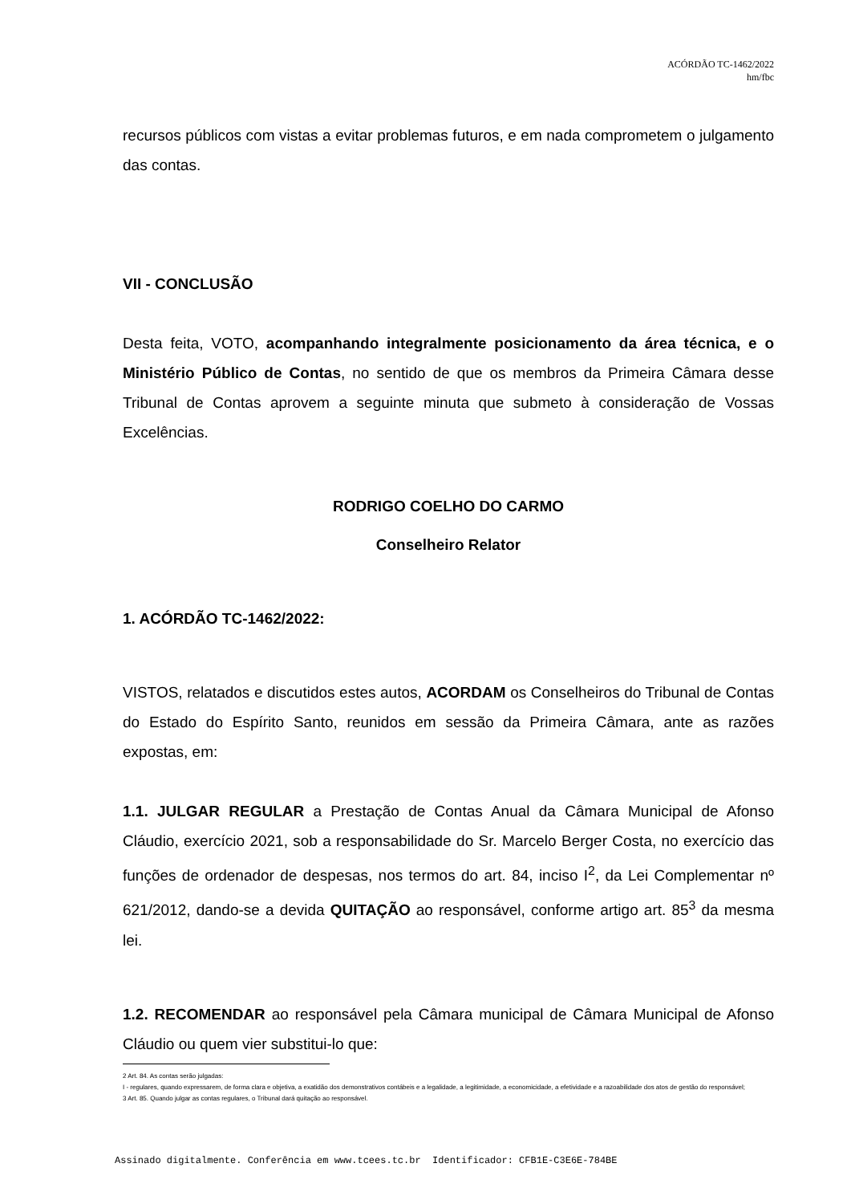ACÓRDÃO TC-1462/2022
hm/fbc
recursos públicos com vistas a evitar problemas futuros, e em nada comprometem o julgamento das contas.
VII - CONCLUSÃO
Desta feita, VOTO, acompanhando integralmente posicionamento da área técnica, e o Ministério Público de Contas, no sentido de que os membros da Primeira Câmara desse Tribunal de Contas aprovem a seguinte minuta que submeto à consideração de Vossas Excelências.
RODRIGO COELHO DO CARMO
Conselheiro Relator
1. ACÓRDÃO TC-1462/2022:
VISTOS, relatados e discutidos estes autos, ACORDAM os Conselheiros do Tribunal de Contas do Estado do Espírito Santo, reunidos em sessão da Primeira Câmara, ante as razões expostas, em:
1.1. JULGAR REGULAR a Prestação de Contas Anual da Câmara Municipal de Afonso Cláudio, exercício 2021, sob a responsabilidade do Sr. Marcelo Berger Costa, no exercício das funções de ordenador de despesas, nos termos do art. 84, inciso I<sup>2</sup>, da Lei Complementar nº 621/2012, dando-se a devida QUITAÇÃO ao responsável, conforme artigo art. 85<sup>3</sup> da mesma lei.
1.2. RECOMENDAR ao responsável pela Câmara municipal de Câmara Municipal de Afonso Cláudio ou quem vier substitui-lo que:
2 Art. 84. As contas serão julgadas:
I - regulares, quando expressarem, de forma clara e objetiva, a exatidão dos demonstrativos contábeis e a legalidade, a legitimidade, a economicidade, a efetividade e a razoabilidade dos atos de gestão do responsável;
3 Art. 85. Quando julgar as contas regulares, o Tribunal dará quitação ao responsável.
Assinado digitalmente. Conferência em www.tcees.tc.br Identificador: CFB1E-C3E6E-784BE